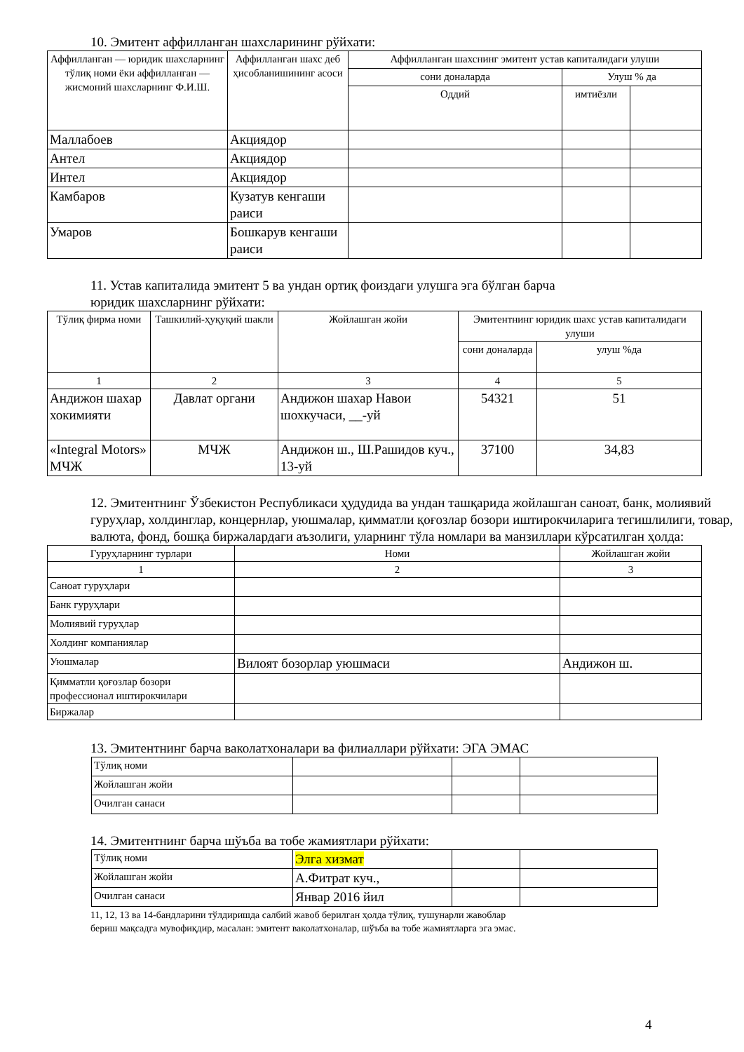10. Эмитент аффилланган шахсларининг рўйхати:
| Аффилланган — юридик шахсларнинг тўлиқ номи ёки аффилланган — жисмоний шахсларнинг Ф.И.Ш. | Аффилланган шахс деб ҳисобланишининг асоси | Аффилланган шахснинг эмитент устав капиталидаги улуши | | |
| --- | --- | --- | --- | --- |
| | | сони доналарда | Улуш % да | |
| | | Оддий | имтиёзли | |
| Маллабоев | Акциядор | | | |
| Антел | Акциядор | | | |
| Интел | Акциядор | | | |
| Камбаров | Кузатув кенгаши раиси | | | |
| Умаров | Бошкарув кенгаши раиси | | | |
11. Устав капиталида эмитент 5 ва ундан ортиқ фоиздаги улушга эга бўлган барча
юридик шахсларнинг рўйхати:
| Тўлиқ фирма номи | Ташкилий-ҳуқуқий шакли | Жойлашган жойи | Эмитентнинг юридик шахс устав капиталидаги улуши | |
| --- | --- | --- | --- | --- |
| | | | сони доналарда | улуш %да |
| 1 | 2 | 3 | 4 | 5 |
| Андижон шахар хокимияти | Давлат органи | Андижон шахар Навои шохкучаси, __-уй | 54321 | 51 |
| «Integral Motors» МЧЖ | МЧЖ | Андижон ш., Ш.Рашидов куч., 13-уй | 37100 | 34,83 |
12. Эмитентнинг Ўзбекистон Республикаси ҳудудида ва ундан ташқарида жойлашган саноат, банк, молиявий гуруҳлар, холдинглар, концернлар, уюшмалар, қимматли қоғозлар бозори иштирокчиларига тегишлилиги, товар, валюта, фонд, бошқа биржалардаги аъзолиги, уларнинг тўла номлари ва манзиллари кўрсатилган ҳолда:
| Гуруҳларнинг турлари | Номи | Жойлашган жойи |
| --- | --- | --- |
| 1 | 2 | 3 |
| Саноат гуруҳлари | | |
| Банк гуруҳлари | | |
| Молиявий гуруҳлар | | |
| Холдинг компаниялар | | |
| Уюшмалар | Вилоят бозорлар уюшмаси | Андижон ш. |
| Қимматли қоғозлар бозори профессионал иштирокчилари | | |
| Биржалар | | |
13. Эмитентнинг барча ваколатхоналари ва филиаллари рўйхати: ЭГА ЭМАС
| Тўлиқ номи | | | |
| Жойлашган жойи | | | |
| Очилган санаси | | | |
14. Эмитентнинг барча шўъба ва тобе жамиятлари рўйхати:
| Тўлиқ номи | Элга хизмат | | |
| Жойлашган жойи | А.Фитрат куч., | | |
| Очилган санаси | Январ 2016 йил | | |
11, 12, 13 ва 14-бандларини тўлдиришда салбий жавоб берилган ҳолда тўлиқ, тушунарли жавоблар
бериш мақсадга мувофиқдир, масалан: эмитент ваколатхоналар, шўъба ва тобе жамиятларга эга эмас.
4